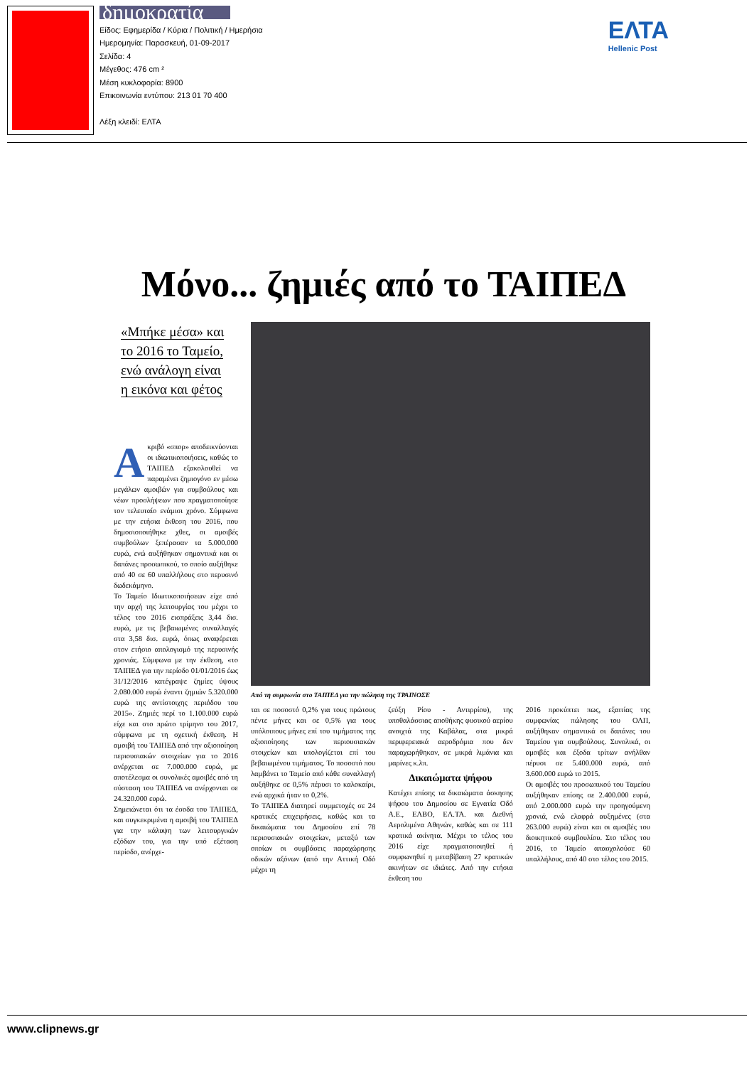δημοκρατία
Είδος: Εφημερίδα / Κύρια / Πολιτική / Ημερήσια
Ημερομηνία: Παρασκευή, 01-09-2017
Σελίδα: 4
Μέγεθος: 476 cm ²
Μέση κυκλοφορία: 8900
Επικοινωνία εντύπου: 213 01 70 400
Λέξη κλειδί: ΕΛΤΑ
ΕΛΤΑ
Hellenic Post
Μόνο... ζημιές από το ΤΑΙΠΕΔ
«Μπήκε μέσα» και
το 2016 το Ταμείο,
ενώ ανάλογη είναι
η εικόνα και φέτος
Ακριβό «σπορ» αποδεικνύονται οι ιδιωτικοποιήσεις, καθώς το ΤΑΙΠΕΔ εξακολουθεί να παραμένει ζημιογόνο εν μέσω μεγάλων αμοιβών για συμβούλους και νέων προσλήψεων που πραγματοποίησε τον τελευταίο ενάμισι χρόνο. Σύμφωνα με την ετήσια έκθεση του 2016, που δημοσιοποιήθηκε χθες, οι αμοιβές συμβούλων ξεπέρασαν τα 5.000.000 ευρώ, ενώ αυξήθηκαν σημαντικά και οι δαπάνες προσωπικού, το οποίο αυξήθηκε από 40 σε 60 υπαλλήλους στο περυσινό δωδεκάμηνο.
Το Ταμείο Ιδιωτικοποιήσεων είχε από την αρχή της λειτουργίας του μέχρι το τέλος του 2016 εισπράξεις 3,44 δισ. ευρώ, με τις βεβαιωμένες συναλλαγές στα 3,58 δισ. ευρώ, όπως αναφέρεται στον ετήσιο απολογισμό της περυσινής χρονιάς. Σύμφωνα με την έκθεση, «το ΤΑΙΠΕΔ για την περίοδο 01/01/2016 έως 31/12/2016 κατέγραψε ζημίες ύψους 2.080.000 ευρώ έναντι ζημιών 5.320.000 ευρώ της αντίστοιχης περιόδου του 2015». Ζημιές περί το 1.100.000 ευρώ είχε και στο πρώτο τρίμηνο του 2017, σύμφωνα με τη σχετική έκθεση. Η αμοιβή του ΤΑΙΠΕΔ από την αξιοποίηση περιουσιακών στοιχείων για το 2016 ανέρχεται σε 7.000.000 ευρώ, με αποτέλεσμα οι συνολικές αμοιβές από τη σύσταση του ΤΑΙΠΕΔ να ανέρχονται σε 24.320.000 ευρώ.
Σημειώνεται ότι τα έσοδα του ΤΑΙΠΕΔ, και συγκεκριμένα η αμοιβή του ΤΑΙΠΕΔ για την κάλυψη των λειτουργικών εξόδων του, για την υπό εξέταση περίοδο, ανέρχε-
Από τη συμφωνία στο ΤΑΙΠΕΔ για την πώληση της ΤΡΑΙΝΟΣΕ
ται σε ποσοστό 0,2% για τους πρώτους πέντε μήνες και σε 0,5% για τους υπόλοιπους μήνες επί του τιμήματος της αξιοποίησης των περιουσιακών στοιχείων και υπολογίζεται επί του βεβαιωμένου τιμήματος. Το ποσοστό που λαμβάνει το Ταμείο από κάθε συναλλαγή αυξήθηκε σε 0,5% πέρυσι το καλοκαίρι, ενώ αρχικά ήταν το 0,2%.
Το ΤΑΙΠΕΔ διατηρεί συμμετοχές σε 24 κρατικές επιχειρήσεις, καθώς και τα δικαιώματα του Δημοσίου επί 78 περιουσιακών στοιχείων, μεταξύ των οποίων οι συμβάσεις παραχώρησης οδικών αξόνων (από την Αττική Οδό μέχρι τη
ζεύξη Ρίου - Αντιρρίου), της υποθαλάσσιας αποθήκης φυσικού αερίου ανοιχτά της Καβάλας, στα μικρά περιφερειακά αεροδρόμια που δεν παραχωρήθηκαν, σε μικρά λιμάνια και μαρίνες κ.λπ.
Δικαιώματα ψήφου
Κατέχει επίσης τα δικαιώματα άσκησης ψήφου του Δημοσίου σε Εγνατία Οδό Α.Ε., ΕΛΒΟ, ΕΛ.ΤΑ. και Διεθνή Αερολιμένα Αθηνών, καθώς και σε 111 κρατικά ακίνητα. Μέχρι το τέλος του 2016 είχε πραγματοποιηθεί ή συμφωνηθεί η μεταβίβαση 27 κρατικών ακινήτων σε ιδιώτες. Από την ετήσια έκθεση του
2016 προκύπτει πως, εξαιτίας της συμφωνίας πώλησης του ΟΛΠ, αυξήθηκαν σημαντικά οι δαπάνες του Ταμείου για συμβούλους. Συνολικά, οι αμοιβές και έξοδα τρίτων ανήλθαν πέρυσι σε 5.400.000 ευρώ, από 3.600.000 ευρώ το 2015.
Οι αμοιβές του προσωπικού του Ταμείου αυξήθηκαν επίσης σε 2.400.000 ευρώ, από 2.000.000 ευρώ την προηγούμενη χρονιά, ενώ ελαφρά αυξημένες (στα 263.000 ευρώ) είναι και οι αμοιβές του διοικητικού συμβουλίου. Στο τέλος του 2016, το Ταμείο απασχολούσε 60 υπαλλήλους, από 40 στο τέλος του 2015.
www.clipnews.gr